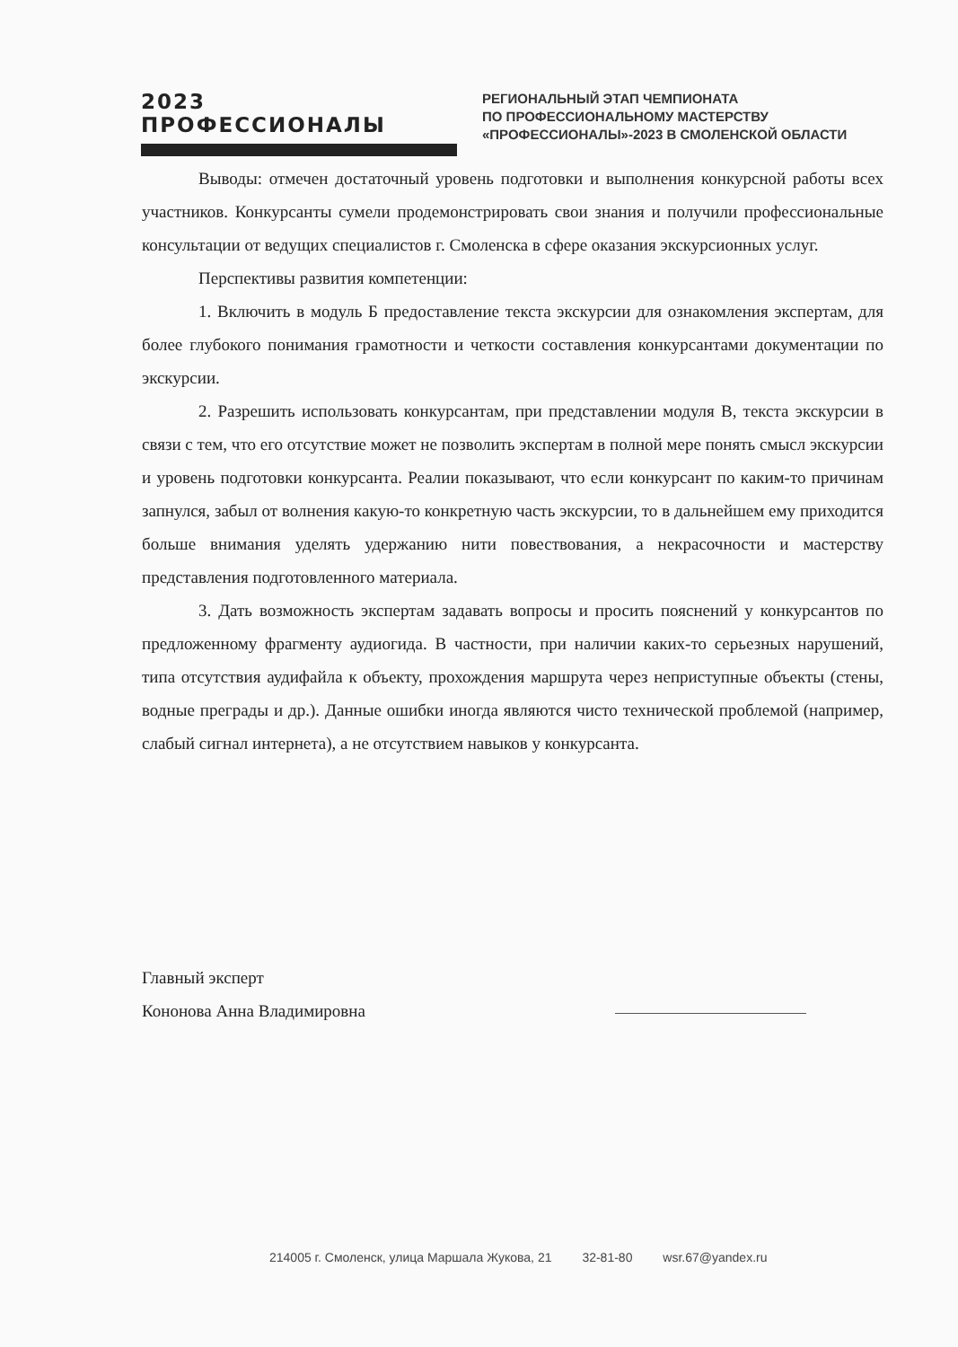2023 ПРОФЕССИОНАЛЫ
РЕГИОНАЛЬНЫЙ ЭТАП ЧЕМПИОНАТА
ПО ПРОФЕССИОНАЛЬНОМУ МАСТЕРСТВУ
«ПРОФЕССИОНАЛЫ»-2023 В СМОЛЕНСКОЙ ОБЛАСТИ
Выводы: отмечен достаточный уровень подготовки и выполнения конкурсной работы всех участников. Конкурсанты сумели продемонстрировать свои знания и получили профессиональные консультации от ведущих специалистов г. Смоленска в сфере оказания экскурсионных услуг.
Перспективы развития компетенции:
1. Включить в модуль Б предоставление текста экскурсии для ознакомления экспертам, для более глубокого понимания грамотности и четкости составления конкурсантами документации по экскурсии.
2. Разрешить использовать конкурсантам, при представлении модуля В, текста экскурсии в связи с тем, что его отсутствие может не позволить экспертам в полной мере понять смысл экскурсии и уровень подготовки конкурсанта. Реалии показывают, что если конкурсант по каким-то причинам запнулся, забыл от волнения какую-то конкретную часть экскурсии, то в дальнейшем ему приходится больше внимания уделять удержанию нити повествования, а некрасочности и мастерству представления подготовленного материала.
3. Дать возможность экспертам задавать вопросы и просить пояснений у конкурсантов по предложенному фрагменту аудиогида. В частности, при наличии каких-то серьезных нарушений, типа отсутствия аудифайла к объекту, прохождения маршрута через неприступные объекты (стены, водные преграды и др.). Данные ошибки иногда являются чисто технической проблемой (например, слабый сигнал интернета), а не отсутствием навыков у конкурсанта.
Главный эксперт
Кононова Анна Владимировна
214005 г. Смоленск, улица Маршала Жукова, 21 32-81-80 wsr.67@yandex.ru